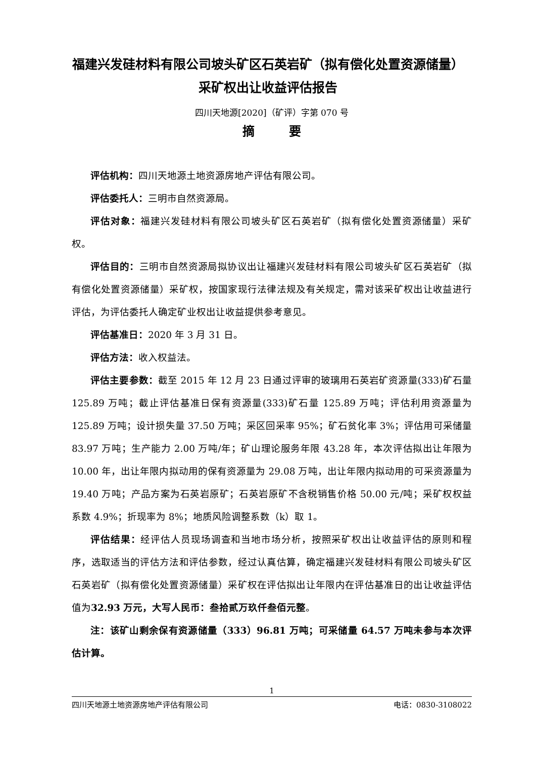福建兴发硅材料有限公司坡头矿区石英岩矿（拟有偿化处置资源储量）
采矿权出让收益评估报告
四川天地源[2020]（矿评）字第 070 号
摘 要
评估机构：四川天地源土地资源房地产评估有限公司。
评估委托人：三明市自然资源局。
评估对象：福建兴发硅材料有限公司坡头矿区石英岩矿（拟有偿化处置资源储量）采矿权。
评估目的：三明市自然资源局拟协议出让福建兴发硅材料有限公司坡头矿区石英岩矿（拟有偿化处置资源储量）采矿权，按国家现行法律法规及有关规定，需对该采矿权出让收益进行评估，为评估委托人确定矿业权出让收益提供参考意见。
评估基准日：2020 年 3 月 31 日。
评估方法：收入权益法。
评估主要参数：截至 2015 年 12 月 23 日通过评审的玻璃用石英岩矿资源量(333)矿石量 125.89 万吨；截止评估基准日保有资源量(333)矿石量 125.89 万吨；评估利用资源量为 125.89 万吨；设计损失量 37.50 万吨；采区回采率 95%；矿石贫化率 3%；评估用可采储量 83.97 万吨；生产能力 2.00 万吨/年；矿山理论服务年限 43.28 年，本次评估拟出让年限为 10.00 年，出让年限内拟动用的保有资源量为 29.08 万吨，出让年限内拟动用的可采资源量为 19.40 万吨；产品方案为石英岩原矿；石英岩原矿不含税销售价格 50.00 元/吨；采矿权权益系数 4.9%；折现率为 8%；地质风险调整系数（k）取 1。
评估结果：经评估人员现场调查和当地市场分析，按照采矿权出让收益评估的原则和程序，选取适当的评估方法和评估参数，经过认真估算，确定福建兴发硅材料有限公司坡头矿区石英岩矿（拟有偿化处置资源储量）采矿权在评估拟出让年限内在评估基准日的出让收益评估值为32.93 万元，大写人民币：叁拾贰万玖仟叁佰元整。
注：该矿山剩余保有资源储量（333）96.81 万吨；可采储量 64.57 万吨未参与本次评估计算。
1
四川天地源土地资源房地产评估有限公司 电话：0830-3108022